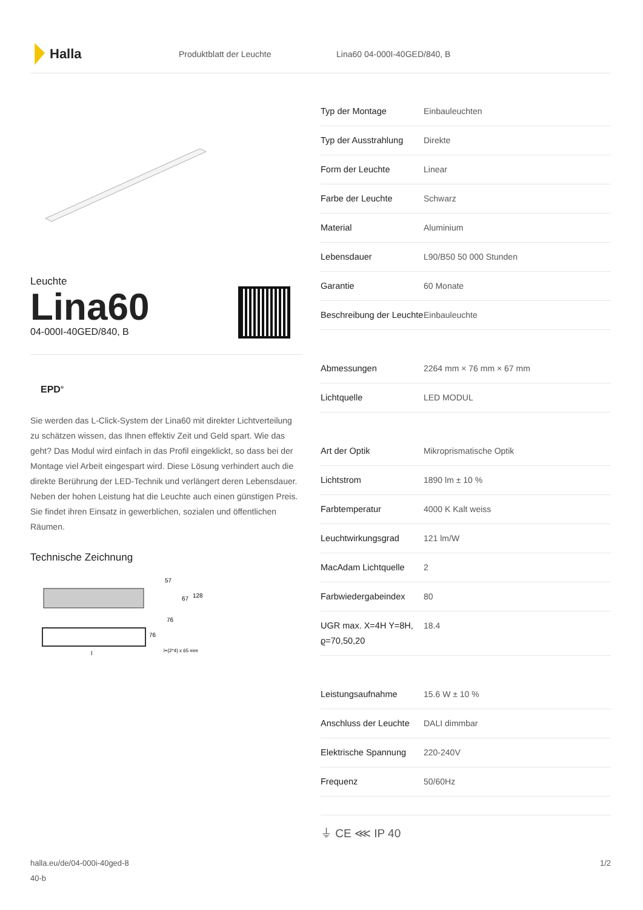Halla
Produktblatt der Leuchte Lina60 04-000I-40GED/840, B
Leuchte
Lina60
04-000I-40GED/840, B
EPD<sup>®</sup>
Sie werden das L-Click-System der Lina60 mit direkter Lichtverteilung zu schätzen wissen, das Ihnen effektiv Zeit und Geld spart. Wie das geht? Das Modul wird einfach in das Profil eingeklickt, so dass bei der Montage viel Arbeit eingespart wird. Diese Lösung verhindert auch die direkte Berührung der LED-Technik und verlängert deren Lebensdauer. Neben der hohen Leistung hat die Leuchte auch einen günstigen Preis. Sie findet ihren Einsatz in gewerblichen, sozialen und öffentlichen Räumen.
Technische Zeichnung
57
67
128
76
76
l
l+(2*4) x 65 mm
| Typ der Montage | Einbauleuchten |
| Typ der Ausstrahlung | Direkte |
| Form der Leuchte | Linear |
| Farbe der Leuchte | Schwarz |
| Material | Aluminium |
| Lebensdauer | L90/B50 50 000 Stunden |
| Garantie | 60 Monate |
| Beschreibung der Leuchte | Einbauleuchte |
| Abmessungen | 2264 mm × 76 mm × 67 mm |
| Lichtquelle | LED MODUL |
| Art der Optik | Mikroprismatische Optik |
| Lichtstrom | 1890 lm ± 10 % |
| Farbtemperatur | 4000 K Kalt weiss |
| Leuchtwirkungsgrad | 121 lm/W |
| MacAdam Lichtquelle | 2 |
| Farbwiedergabeindex | 80 |
| UGR max. X=4H Y=8H, ϱ=70,50,20 | 18.4 |
| Leistungsaufnahme | 15.6 W ± 10 % |
| Anschluss der Leuchte | DALI dimmbar |
| Elektrische Spannung | 220-240V |
| Frequenz | 50/60Hz |
⏚ CE ⋘ IP 40
halla.eu/de/04-000i-40ged-8
40-b
1/2